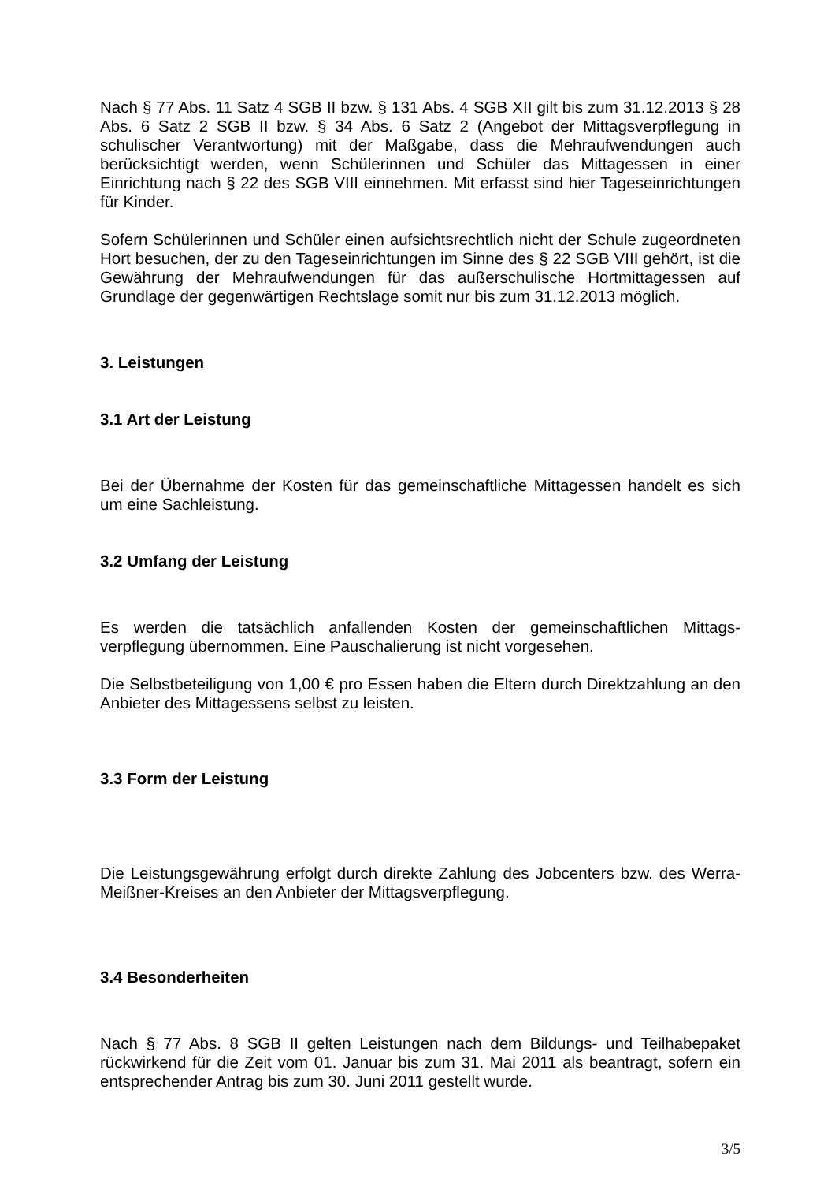Nach § 77 Abs. 11 Satz 4 SGB II bzw. § 131 Abs. 4 SGB XII gilt bis zum 31.12.2013 § 28 Abs. 6 Satz 2 SGB II bzw. § 34 Abs. 6 Satz 2 (Angebot der Mittagsverpflegung in schulischer Verantwortung) mit der Maßgabe, dass die Mehraufwendungen auch berücksichtigt werden, wenn Schülerinnen und Schüler das Mittagessen in einer Einrichtung nach § 22 des SGB VIII einnehmen. Mit erfasst sind hier Tageseinrichtungen für Kinder.
Sofern Schülerinnen und Schüler einen aufsichtsrechtlich nicht der Schule zugeordneten Hort besuchen, der zu den Tageseinrichtungen im Sinne des § 22 SGB VIII gehört, ist die Gewährung der Mehraufwendungen für das außerschulische Hortmittagessen auf Grundlage der gegenwärtigen Rechtslage somit nur bis zum 31.12.2013 möglich.
3. Leistungen
3.1 Art der Leistung
Bei der Übernahme der Kosten für das gemeinschaftliche Mittagessen handelt es sich um eine Sachleistung.
3.2 Umfang der Leistung
Es werden die tatsächlich anfallenden Kosten der gemeinschaftlichen Mittags-verpflegung übernommen. Eine Pauschalierung ist nicht vorgesehen.
Die Selbstbeteiligung von 1,00 € pro Essen haben die Eltern durch Direktzahlung an den Anbieter des Mittagessens selbst zu leisten.
3.3 Form der Leistung
Die Leistungsgewährung erfolgt durch direkte Zahlung des Jobcenters bzw. des Werra-Meißner-Kreises an den Anbieter der Mittagsverpflegung.
3.4 Besonderheiten
Nach § 77 Abs. 8 SGB II gelten Leistungen nach dem Bildungs- und Teilhabepaket rückwirkend für die Zeit vom 01. Januar bis zum 31. Mai 2011 als beantragt, sofern ein entsprechender Antrag bis zum 30. Juni 2011 gestellt wurde.
3/5